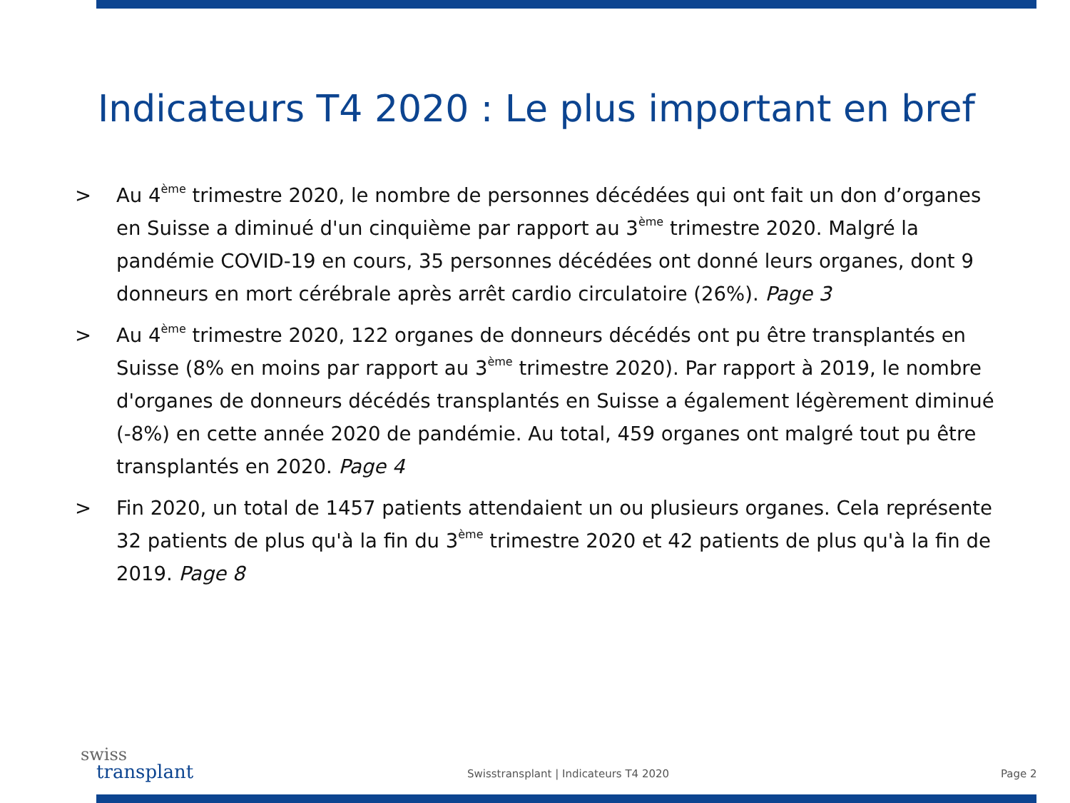Indicateurs T4 2020 : Le plus important en bref
> Au 4<sup>ème</sup> trimestre 2020, le nombre de personnes décédées qui ont fait un don d’organes en Suisse a diminué d'un cinquième par rapport au 3<sup>ème</sup> trimestre 2020. Malgré la pandémie COVID-19 en cours, 35 personnes décédées ont donné leurs organes, dont 9 donneurs en mort cérébrale après arrêt cardio circulatoire (26%). Page 3
> Au 4<sup>ème</sup> trimestre 2020, 122 organes de donneurs décédés ont pu être transplantés en Suisse (8% en moins par rapport au 3<sup>ème</sup> trimestre 2020). Par rapport à 2019, le nombre d'organes de donneurs décédés transplantés en Suisse a également légèrement diminué (-8%) en cette année 2020 de pandémie. Au total, 459 organes ont malgré tout pu être transplantés en 2020. Page 4
> Fin 2020, un total de 1457 patients attendaient un ou plusieurs organes. Cela représente 32 patients de plus qu'à la fin du 3<sup>ème</sup> trimestre 2020 et 42 patients de plus qu'à la fin de 2019. Page 8
swiss
transplant
Swisstransplant | Indicateurs T4 2020
Page 2